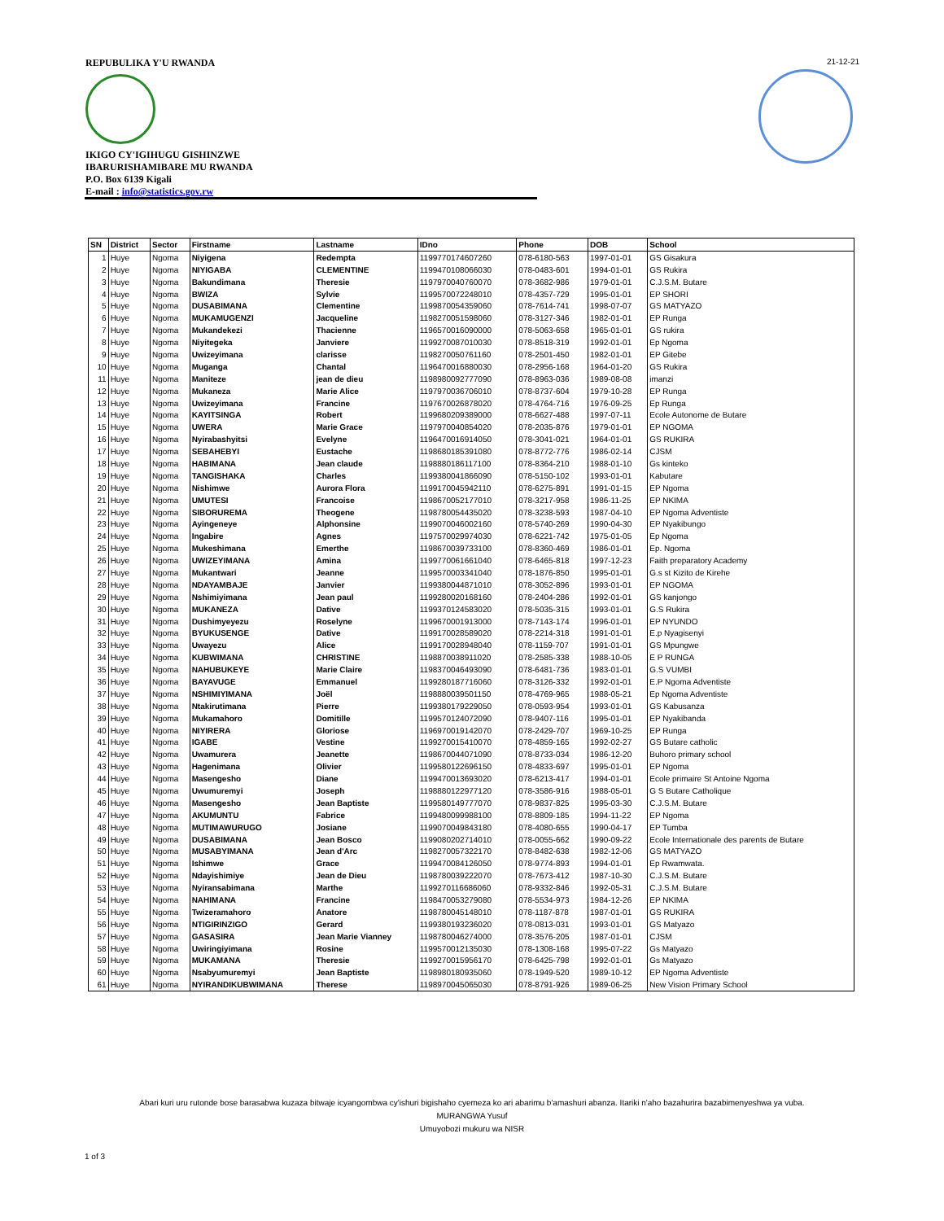REPUBULIKA Y'U RWANDA
IKIGO CY'IGIHUGU GISHINZWE
IBARURISHAMIBARE MU RWANDA
P.O. Box 6139 Kigali
E-mail : info@statistics.gov.rw
21-12-21
| SN | District | Sector | Firstname | Lastname | IDno | Phone | DOB | School |
| --- | --- | --- | --- | --- | --- | --- | --- | --- |
| 1 | Huye | Ngoma | Niyigena | Redempta | 1199770174607260 | 078-6180-563 | 1997-01-01 | GS Gisakura |
| 2 | Huye | Ngoma | NIYIGABA | CLEMENTINE | 1199470108066030 | 078-0483-601 | 1994-01-01 | GS Rukira |
| 3 | Huye | Ngoma | Bakundimana | Theresie | 1197970040760070 | 078-3682-986 | 1979-01-01 | C.J.S.M. Butare |
| 4 | Huye | Ngoma | BWIZA | Sylvie | 1199570072248010 | 078-4357-729 | 1995-01-01 | EP SHORI |
| 5 | Huye | Ngoma | DUSABIMANA | Clementine | 1199870054359060 | 078-7614-741 | 1998-07-07 | GS MATYAZO |
| 6 | Huye | Ngoma | MUKAMUGENZI | Jacqueline | 1198270051598060 | 078-3127-346 | 1982-01-01 | EP Runga |
| 7 | Huye | Ngoma | Mukandekezi | Thacienne | 1196570016090000 | 078-5063-658 | 1965-01-01 | GS rukira |
| 8 | Huye | Ngoma | Niyitegeka | Janviere | 1199270087010030 | 078-8518-319 | 1992-01-01 | Ep Ngoma |
| 9 | Huye | Ngoma | Uwizeyimana | clarisse | 1198270050761160 | 078-2501-450 | 1982-01-01 | EP Gitebe |
| 10 | Huye | Ngoma | Muganga | Chantal | 1196470016880030 | 078-2956-168 | 1964-01-20 | GS Rukira |
| 11 | Huye | Ngoma | Maniteze | jean de dieu | 1198980092777090 | 078-8963-036 | 1989-08-08 | imanzi |
| 12 | Huye | Ngoma | Mukaneza | Marie Alice | 1197970036706010 | 078-8737-604 | 1979-10-28 | EP Runga |
| 13 | Huye | Ngoma | Uwizeyimana | Francine | 1197670026878020 | 078-4764-716 | 1976-09-25 | Ep Runga |
| 14 | Huye | Ngoma | KAYITSINGA | Robert | 1199680209389000 | 078-6627-488 | 1997-07-11 | Ecole Autonome de Butare |
| 15 | Huye | Ngoma | UWERA | Marie Grace | 1197970040854020 | 078-2035-876 | 1979-01-01 | EP NGOMA |
| 16 | Huye | Ngoma | Nyirabashyitsi | Evelyne | 1196470016914050 | 078-3041-021 | 1964-01-01 | GS RUKIRA |
| 17 | Huye | Ngoma | SEBAHEBYI | Eustache | 1198680185391080 | 078-8772-776 | 1986-02-14 | CJSM |
| 18 | Huye | Ngoma | HABIMANA | Jean claude | 1198880186117100 | 078-8364-210 | 1988-01-10 | Gs kinteko |
| 19 | Huye | Ngoma | TANGISHAKA | Charles | 1199380041866090 | 078-5150-102 | 1993-01-01 | Kabutare |
| 20 | Huye | Ngoma | Nishimwe | Aurora Flora | 1199170045942110 | 078-6275-891 | 1991-01-15 | EP Ngoma |
| 21 | Huye | Ngoma | UMUTESI | Francoise | 1198670052177010 | 078-3217-958 | 1986-11-25 | EP NKIMA |
| 22 | Huye | Ngoma | SIBORUREMA | Theogene | 1198780054435020 | 078-3238-593 | 1987-04-10 | EP Ngoma Adventiste |
| 23 | Huye | Ngoma | Ayingeneye | Alphonsine | 1199070046002160 | 078-5740-269 | 1990-04-30 | EP Nyakibungo |
| 24 | Huye | Ngoma | Ingabire | Agnes | 1197570029974030 | 078-6221-742 | 1975-01-05 | Ep Ngoma |
| 25 | Huye | Ngoma | Mukeshimana | Emerthe | 1198670039733100 | 078-8360-469 | 1986-01-01 | Ep. Ngoma |
| 26 | Huye | Ngoma | UWIZEYIMANA | Amina | 1199770061661040 | 078-6465-818 | 1997-12-23 | Faith preparatory Academy |
| 27 | Huye | Ngoma | Mukantwari | Jeanne | 1199570003341040 | 078-1876-850 | 1995-01-01 | G.s st Kizito de Kirehe |
| 28 | Huye | Ngoma | NDAYAMBAJE | Janvier | 1199380044871010 | 078-3052-896 | 1993-01-01 | EP NGOMA |
| 29 | Huye | Ngoma | Nshimiyimana | Jean paul | 1199280020168160 | 078-2404-286 | 1992-01-01 | GS kanjongo |
| 30 | Huye | Ngoma | MUKANEZA | Dative | 1199370124583020 | 078-5035-315 | 1993-01-01 | G.S Rukira |
| 31 | Huye | Ngoma | Dushimyeyezu | Roselyne | 1199670001913000 | 078-7143-174 | 1996-01-01 | EP NYUNDO |
| 32 | Huye | Ngoma | BYUKUSENGE | Dative | 1199170028589020 | 078-2214-318 | 1991-01-01 | E.p Nyagisenyi |
| 33 | Huye | Ngoma | Uwayezu | Alice | 1199170028948040 | 078-1159-707 | 1991-01-01 | GS Mpungwe |
| 34 | Huye | Ngoma | KUBWIMANA | CHRISTINE | 1198870038911020 | 078-2585-338 | 1988-10-05 | E P RUNGA |
| 35 | Huye | Ngoma | NAHUBUKEYE | Marie Claire | 1198370046493090 | 078-6481-736 | 1983-01-01 | G.S VUMBI |
| 36 | Huye | Ngoma | BAYAVUGE | Emmanuel | 1199280187716060 | 078-3126-332 | 1992-01-01 | E.P Ngoma Adventiste |
| 37 | Huye | Ngoma | NSHIMIYIMANA | Joël | 1198880039501150 | 078-4769-965 | 1988-05-21 | Ep Ngoma Adventiste |
| 38 | Huye | Ngoma | Ntakirutimana | Pierre | 1199380179229050 | 078-0593-954 | 1993-01-01 | GS Kabusanza |
| 39 | Huye | Ngoma | Mukamahoro | Domitille | 1199570124072090 | 078-9407-116 | 1995-01-01 | EP Nyakibanda |
| 40 | Huye | Ngoma | NIYIRERA | Gloriose | 1196970019142070 | 078-2429-707 | 1969-10-25 | EP Runga |
| 41 | Huye | Ngoma | IGABE | Vestine | 1199270015410070 | 078-4859-165 | 1992-02-27 | GS Butare catholic |
| 42 | Huye | Ngoma | Uwamurera | Jeanette | 1198670044071090 | 078-8733-034 | 1986-12-20 | Buhoro primary school |
| 43 | Huye | Ngoma | Hagenimana | Olivier | 1199580122696150 | 078-4833-697 | 1995-01-01 | EP Ngoma |
| 44 | Huye | Ngoma | Masengesho | Diane | 1199470013693020 | 078-6213-417 | 1994-01-01 | Ecole primaire St Antoine Ngoma |
| 45 | Huye | Ngoma | Uwumuremyi | Joseph | 1198880122977120 | 078-3586-916 | 1988-05-01 | G S Butare Catholique |
| 46 | Huye | Ngoma | Masengesho | Jean Baptiste | 1199580149777070 | 078-9837-825 | 1995-03-30 | C.J.S.M. Butare |
| 47 | Huye | Ngoma | AKUMUNTU | Fabrice | 1199480099988100 | 078-8809-185 | 1994-11-22 | EP Ngoma |
| 48 | Huye | Ngoma | MUTIMAWURUGO | Josiane | 1199070049843180 | 078-4080-655 | 1990-04-17 | EP Tumba |
| 49 | Huye | Ngoma | DUSABIMANA | Jean Bosco | 1199080202714010 | 078-0055-662 | 1990-09-22 | Ecole Internationale des parents de Butare |
| 50 | Huye | Ngoma | MUSABYIMANA | Jean d'Arc | 1198270057322170 | 078-8482-638 | 1982-12-06 | GS MATYAZO |
| 51 | Huye | Ngoma | Ishimwe | Grace | 1199470084126050 | 078-9774-893 | 1994-01-01 | Ep Rwamwata. |
| 52 | Huye | Ngoma | Ndayishimiye | Jean de Dieu | 1198780039222070 | 078-7673-412 | 1987-10-30 | C.J.S.M. Butare |
| 53 | Huye | Ngoma | Nyiransabimana | Marthe | 1199270116686060 | 078-9332-846 | 1992-05-31 | C.J.S.M. Butare |
| 54 | Huye | Ngoma | NAHIMANA | Francine | 1198470053279080 | 078-5534-973 | 1984-12-26 | EP NKIMA |
| 55 | Huye | Ngoma | Twizeramahoro | Anatore | 1198780045148010 | 078-1187-878 | 1987-01-01 | GS RUKIRA |
| 56 | Huye | Ngoma | NTIGIRINZIGO | Gerard | 1199380193236020 | 078-0813-031 | 1993-01-01 | GS Matyazo |
| 57 | Huye | Ngoma | GASASIRA | Jean Marie Vianney | 1198780046274000 | 078-3576-205 | 1987-01-01 | CJSM |
| 58 | Huye | Ngoma | Uwiringiyimana | Rosine | 1199570012135030 | 078-1308-168 | 1995-07-22 | Gs Matyazo |
| 59 | Huye | Ngoma | MUKAMANA | Theresie | 1199270015956170 | 078-6425-798 | 1992-01-01 | Gs Matyazo |
| 60 | Huye | Ngoma | Nsabyumuremyi | Jean Baptiste | 1198980180935060 | 078-1949-520 | 1989-10-12 | EP Ngoma Adventiste |
| 61 | Huye | Ngoma | NYIRANDIKUBWIMANA | Therese | 1198970045065030 | 078-8791-926 | 1989-06-25 | New Vision Primary School |
Abari kuri uru rutonde bose barasabwa kuzaza bitwaje icyangombwa cy'ishuri bigishaho cyemeza ko ari abarimu b'amashuri abanza. Itariki n'aho bazahurira bazabimenyeshwa ya vuba.
MURANGWA Yusuf
Umuyobozi mukuru wa NISR
1 of 3